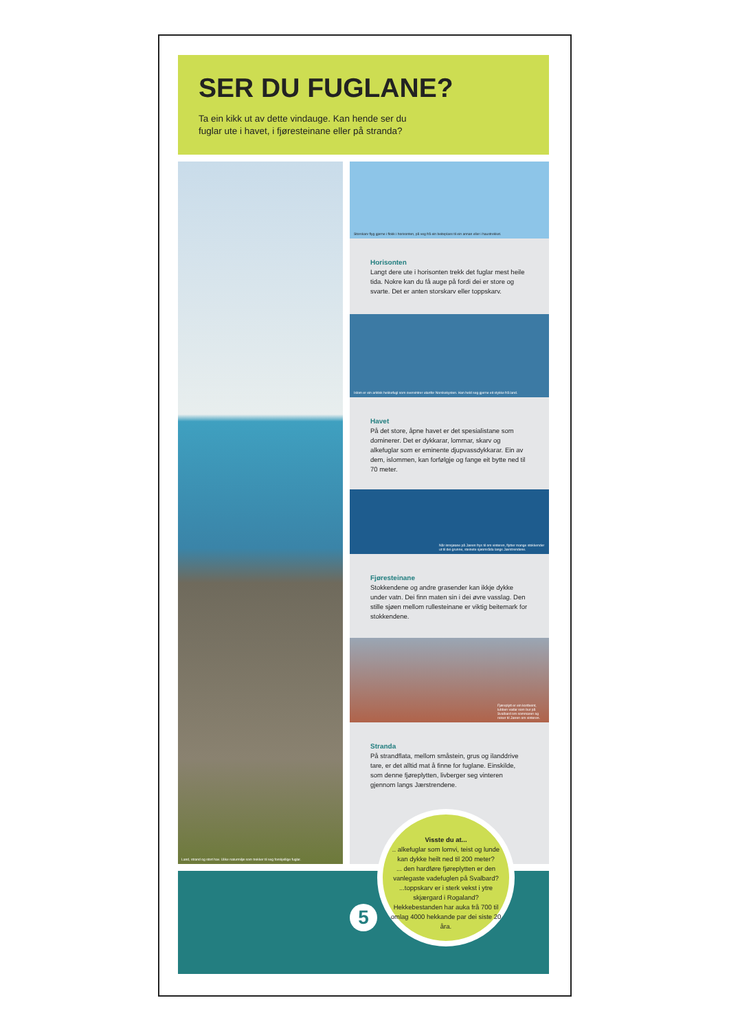SER DU FUGLANE?
Ta ein kikk ut av dette vindauge. Kan hende ser du fuglar ute i havet, i fjøresteinane eller på stranda?
Land, strand og stort hav. Ulike naturmiljø som trekker til seg forskjellige fuglar.
Storskarv flyg gjerne i flokk i horisonten, på veg frå ein beiteplass til ein annan eller i haustrekket.
Horisonten
Langt dere ute i horisonten trekk det fuglar mest heile tida. Nokre kan du få auge på fordi dei er store og svarte. Det er anten storskarv eller toppskarv.
Islom er ein arktisk hekkefugl som overvintrer utanfor Norskekysten. Han held seg gjerne eit stykke frå land.
Havet
På det store, åpne havet er det spesialistane som dominerer. Det er dykkarar, lommar, skarv og alkefuglar som er eminente djupvassdykkarar. Ein av dem, islommen, kan forfølgje og fange eit bytte ned til 70 meter.
Når innsjøane på Jæren frys til om vinteren, flytter mange stokkender ut til dei grunne, steinete sjøområda langs Jærstrendene.
Fjøresteinane
Stokkendene og andre grasender kan ikkje dykke under vatn. Dei finn maten sin i dei øvre vasslag. Den stille sjøen mellom rullesteinane er viktig beitemark for stokkendene.
Fjøreplytt er ein kortbeint, lubben vadar som bur på Svalbard om sommaren og reiser til Jæren om vinteren.
Stranda
På strandflata, mellom småstein, grus og ilanddrive tare, er det alltid mat å finne for fuglane. Einskilde, som denne fjøreplytten, livberger seg vinteren gjennom langs Jærstrendene.
5
Visste du at...
.. alkefuglar som lomvi, teist og lunde kan dykke heilt ned til 200 meter?
... den hardføre fjøreplytten er den vanlegaste vadefuglen på Svalbard?
...toppskarv er i sterk vekst i ytre skjærgard i Rogaland? Hekkebestanden har auka frå 700 til omlag 4000 hekkande par dei siste 20 åra.